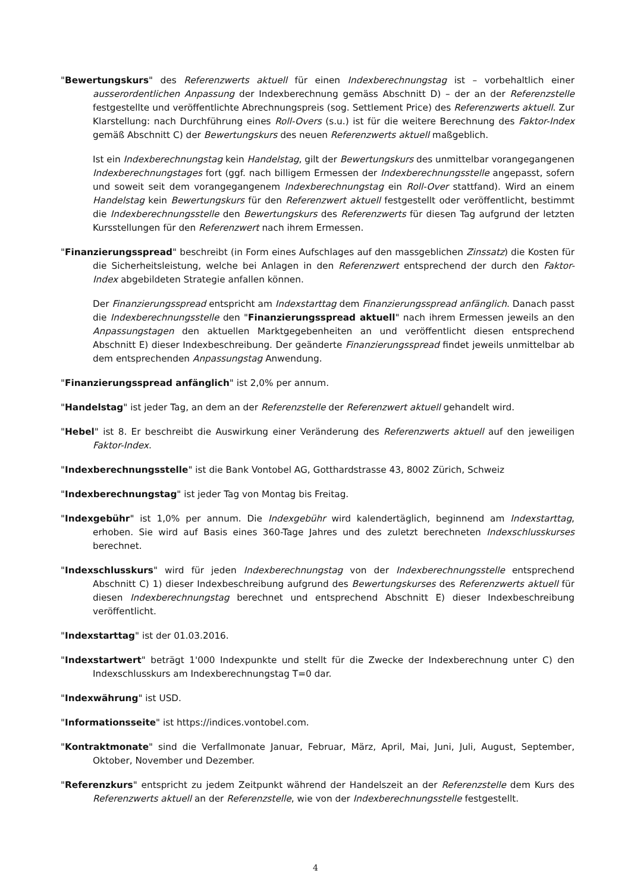"Bewertungskurs" des Referenzwerts aktuell für einen Indexberechnungstag ist – vorbehaltlich einer ausserordentlichen Anpassung der Indexberechnung gemäss Abschnitt D) – der an der Referenzstelle festgestellte und veröffentlichte Abrechnungspreis (sog. Settlement Price) des Referenzwerts aktuell. Zur Klarstellung: nach Durchführung eines Roll-Overs (s.u.) ist für die weitere Berechnung des Faktor-Index gemäß Abschnitt C) der Bewertungskurs des neuen Referenzwerts aktuell maßgeblich.
Ist ein Indexberechnungstag kein Handelstag, gilt der Bewertungskurs des unmittelbar vorangegangenen Indexberechnungstages fort (ggf. nach billigem Ermessen der Indexberechnungsstelle angepasst, sofern und soweit seit dem vorangegangenem Indexberechnungstag ein Roll-Over stattfand). Wird an einem Handelstag kein Bewertungskurs für den Referenzwert aktuell festgestellt oder veröffentlicht, bestimmt die Indexberechnungsstelle den Bewertungskurs des Referenzwerts für diesen Tag aufgrund der letzten Kursstellungen für den Referenzwert nach ihrem Ermessen.
"Finanzierungsspread" beschreibt (in Form eines Aufschlages auf den massgeblichen Zinssatz) die Kosten für die Sicherheitsleistung, welche bei Anlagen in den Referenzwert entsprechend der durch den Faktor-Index abgebildeten Strategie anfallen können.
Der Finanzierungsspread entspricht am Indexstarttag dem Finanzierungsspread anfänglich. Danach passt die Indexberechnungsstelle den "Finanzierungsspread aktuell" nach ihrem Ermessen jeweils an den Anpassungstagen den aktuellen Marktgegebenheiten an und veröffentlicht diesen entsprechend Abschnitt E) dieser Indexbeschreibung. Der geänderte Finanzierungsspread findet jeweils unmittelbar ab dem entsprechenden Anpassungstag Anwendung.
"Finanzierungsspread anfänglich" ist 2,0% per annum.
"Handelstag" ist jeder Tag, an dem an der Referenzstelle der Referenzwert aktuell gehandelt wird.
"Hebel" ist 8. Er beschreibt die Auswirkung einer Veränderung des Referenzwerts aktuell auf den jeweiligen Faktor-Index.
"Indexberechnungsstelle" ist die Bank Vontobel AG, Gotthardstrasse 43, 8002 Zürich, Schweiz
"Indexberechnungstag" ist jeder Tag von Montag bis Freitag.
"Indexgebühr" ist 1,0% per annum. Die Indexgebühr wird kalendertäglich, beginnend am Indexstarttag, erhoben. Sie wird auf Basis eines 360-Tage Jahres und des zuletzt berechneten Indexschlusskurses berechnet.
"Indexschlusskurs" wird für jeden Indexberechnungstag von der Indexberechnungsstelle entsprechend Abschnitt C) 1) dieser Indexbeschreibung aufgrund des Bewertungskurses des Referenzwerts aktuell für diesen Indexberechnungstag berechnet und entsprechend Abschnitt E) dieser Indexbeschreibung veröffentlicht.
"Indexstarttag" ist der 01.03.2016.
"Indexstartwert" beträgt 1'000 Indexpunkte und stellt für die Zwecke der Indexberechnung unter C) den Indexschlusskurs am Indexberechnungstag T=0 dar.
"Indexwährung" ist USD.
"Informationsseite" ist https://indices.vontobel.com.
"Kontraktmonate" sind die Verfallmonate Januar, Februar, März, April, Mai, Juni, Juli, August, September, Oktober, November und Dezember.
"Referenzkurs" entspricht zu jedem Zeitpunkt während der Handelszeit an der Referenzstelle dem Kurs des Referenzwerts aktuell an der Referenzstelle, wie von der Indexberechnungsstelle festgestellt.
4